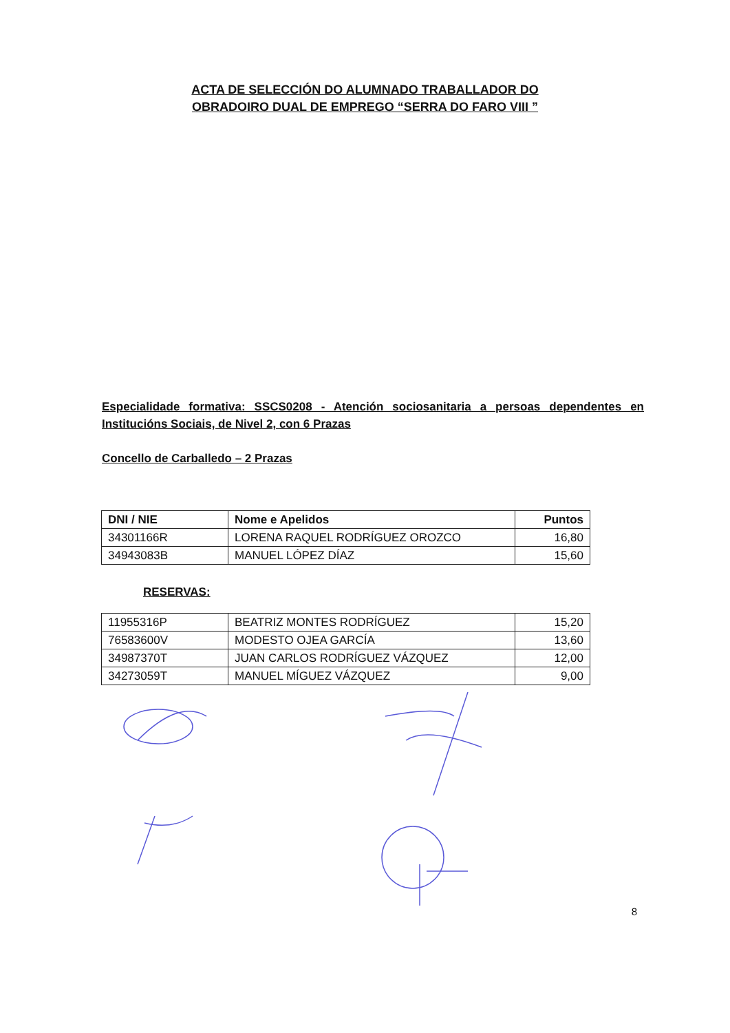ACTA DE SELECCIÓN DO ALUMNADO TRABALLADOR DO
OBRADOIRO DUAL DE EMPREGO “SERRA DO FARO VIII ”
Especialidade formativa: SSCS0208 - Atención sociosanitaria a persoas dependentes en Institucións Sociais, de Nivel 2, con 6 Prazas
Concello de Carballedo – 2 Prazas
| DNI / NIE | Nome e Apelidos | Puntos |
| --- | --- | --- |
| 34301166R | LORENA RAQUEL RODRÍGUEZ OROZCO | 16,80 |
| 34943083B | MANUEL LÓPEZ DÍAZ | 15,60 |
RESERVAS:
| 11955316P | BEATRIZ MONTES RODRÍGUEZ | 15,20 |
| 76583600V | MODESTO OJEA GARCÍA | 13,60 |
| 34987370T | JUAN CARLOS RODRÍGUEZ VÁZQUEZ | 12,00 |
| 34273059T | MANUEL MÍGUEZ VÁZQUEZ | 9,00 |
8